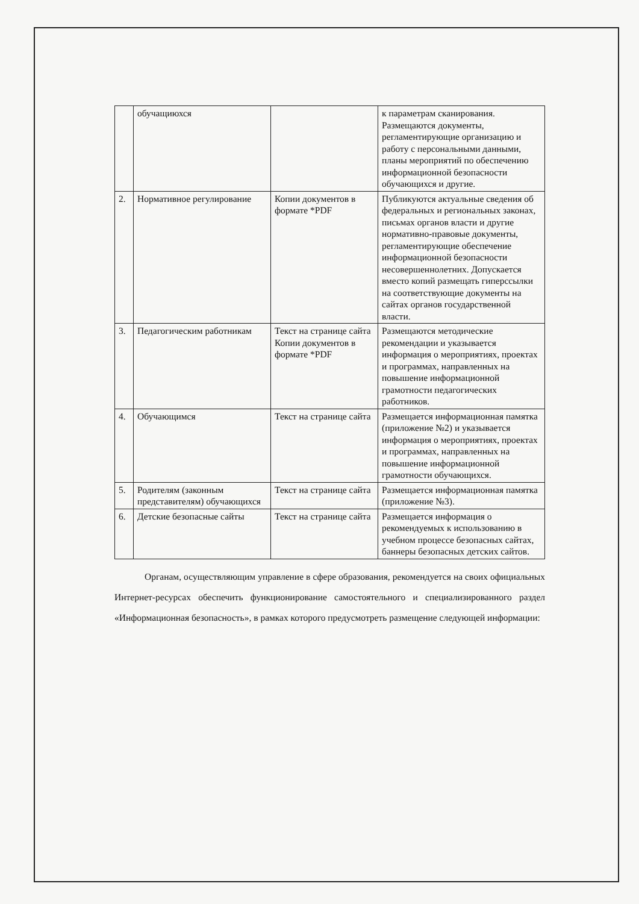| | обучащиюхся | | к параметрам сканирования. Размещаются документы, регламентирующие организацию и работу с персональными данными, планы мероприятий по обеспечению информационной безопасности обучающихся и другие. |
| 2. | Нормативное регулирование | Копии документов в формате *PDF | Публикуются актуальные сведения об федеральных и региональных законах, письмах органов власти и другие нормативно-правовые документы, регламентирующие обеспечение информационной безопасности несовершеннолетних. Допускается вместо копий размещать гиперссылки на соответствующие документы на сайтах органов государственной власти. |
| 3. | Педагогическим работникам | Текст на странице сайта Копии документов в формате *PDF | Размещаются методические рекомендации и указывается информация о мероприятиях, проектах и программах, направленных на повышение информационной грамотности педагогических работников. |
| 4. | Обучающимся | Текст на странице сайта | Размещается информационная памятка (приложение №2) и указывается информация о мероприятиях, проектах и программах, направленных на повышение информационной грамотности обучающихся. |
| 5. | Родителям (законным представителям) обучающихся | Текст на странице сайта | Размещается информационная памятка (приложение №3). |
| 6. | Детские безопасные сайты | Текст на странице сайта | Размещается информация о рекомендуемых к использованию в учебном процессе безопасных сайтах, баннеры безопасных детских сайтов. |
Органам, осуществляющим управление в сфере образования, рекомендуется на своих официальных Интернет-ресурсах обеспечить функционирование самостоятельного и специализированного раздел «Информационная безопасность», в рамках которого предусмотреть размещение следующей информации: